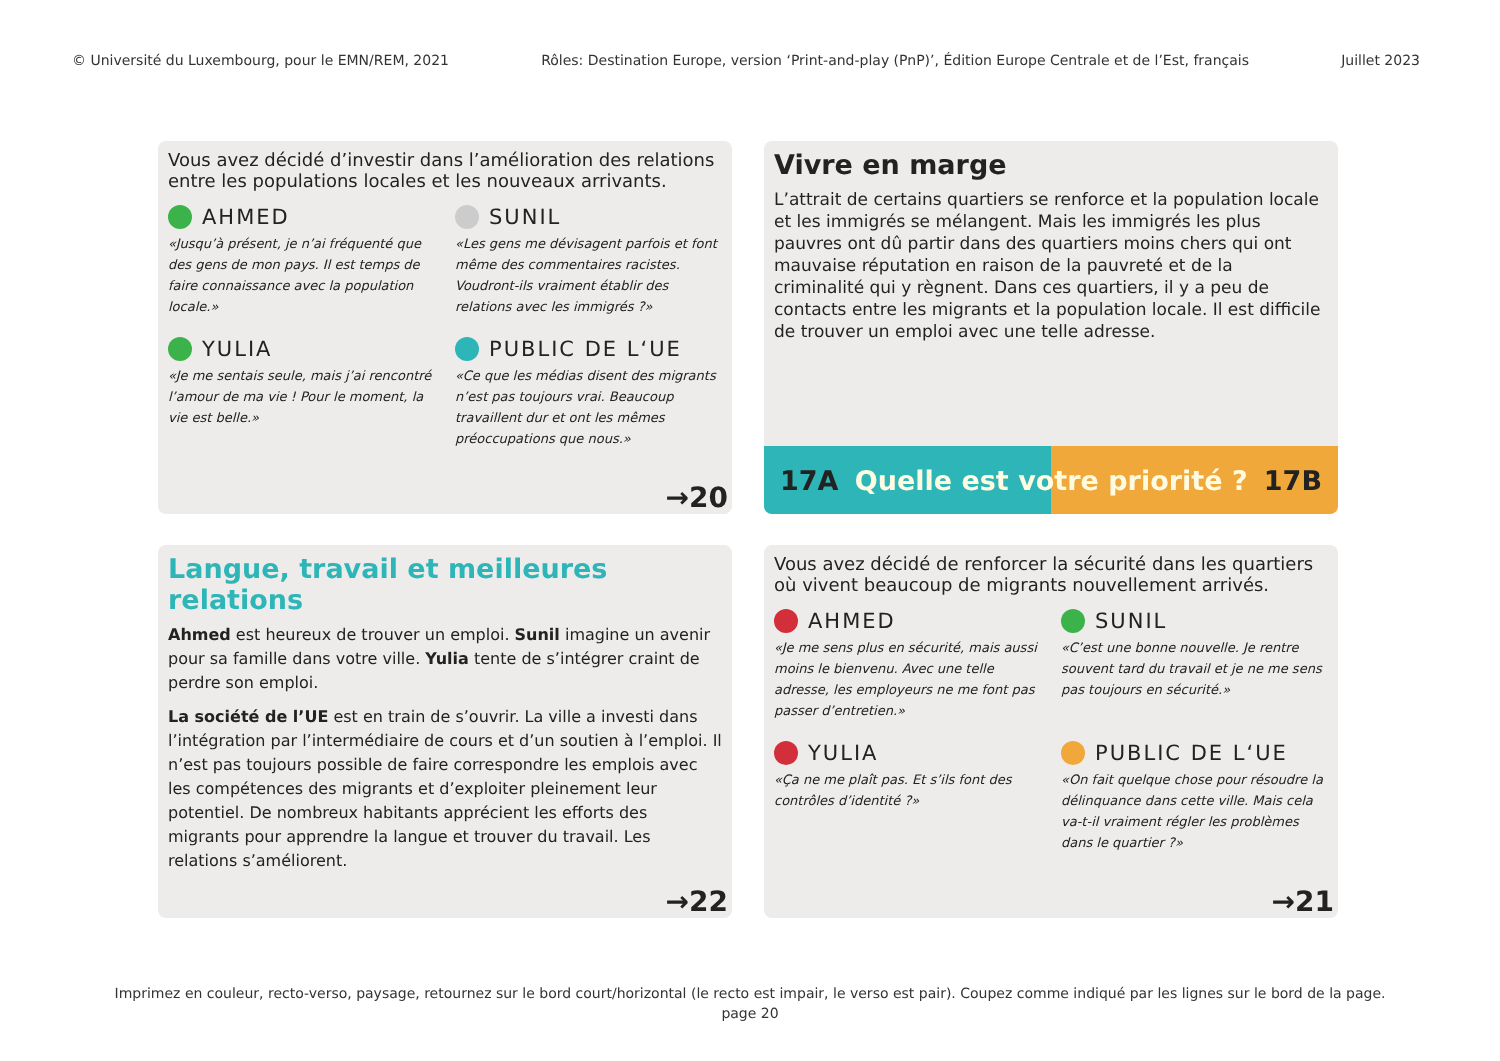© Université du Luxembourg, pour le EMN/REM, 2021 Rôles: Destination Europe, version ‘Print-and-play (PnP)’, Édition Europe Centrale et de l’Est, français Juillet 2023
Vous avez décidé d’investir dans l’amélioration des relations entre les populations locales et les nouveaux arrivants.
AHMED
«Jusqu’à présent, je n’ai fréquenté que des gens de mon pays. Il est temps de faire connaissance avec la population locale.»
SUNIL
«Les gens me dévisagent parfois et font même des commentaires racistes. Voudront-ils vraiment établir des relations avec les immigrés ?»
YULIA
«Je me sentais seule, mais j’ai rencontré l’amour de ma vie ! Pour le moment, la vie est belle.»
PUBLIC DE L‘UE
«Ce que les médias disent des migrants n’est pas toujours vrai. Beaucoup travaillent dur et ont les mêmes préoccupations que nous.»
→20
Vivre en marge
L’attrait de certains quartiers se renforce et la population locale et les immigrés se mélangent. Mais les immigrés les plus pauvres ont dû partir dans des quartiers moins chers qui ont mauvaise réputation en raison de la pauvreté et de la criminalité qui y règnent. Dans ces quartiers, il y a peu de contacts entre les migrants et la population locale. Il est difficile de trouver un emploi avec une telle adresse.
17A Quelle est votre priorité ? 17B
Langue, travail et meilleures relations
Ahmed est heureux de trouver un emploi. Sunil imagine un avenir pour sa famille dans votre ville. Yulia tente de s’intégrer craint de perdre son emploi.
La société de l’UE est en train de s’ouvrir. La ville a investi dans l’intégration par l’intermédiaire de cours et d’un soutien à l’emploi. Il n’est pas toujours possible de faire correspondre les emplois avec les compétences des migrants et d’exploiter pleinement leur potentiel. De nombreux habitants apprécient les efforts des migrants pour apprendre la langue et trouver du travail. Les relations s’améliorent.
→22
Vous avez décidé de renforcer la sécurité dans les quartiers où vivent beaucoup de migrants nouvellement arrivés.
AHMED
«Je me sens plus en sécurité, mais aussi moins le bienvenu. Avec une telle adresse, les employeurs ne me font pas passer d’entretien.»
SUNIL
«C’est une bonne nouvelle. Je rentre souvent tard du travail et je ne me sens pas toujours en sécurité.»
YULIA
«Ça ne me plaît pas. Et s’ils font des contrôles d’identité ?»
PUBLIC DE L‘UE
«On fait quelque chose pour résoudre la délinquance dans cette ville. Mais cela va-t-il vraiment régler les problèmes dans le quartier ?»
→21
Imprimez en couleur, recto-verso, paysage, retournez sur le bord court/horizontal (le recto est impair, le verso est pair). Coupez comme indiqué par les lignes sur le bord de la page.
page 20